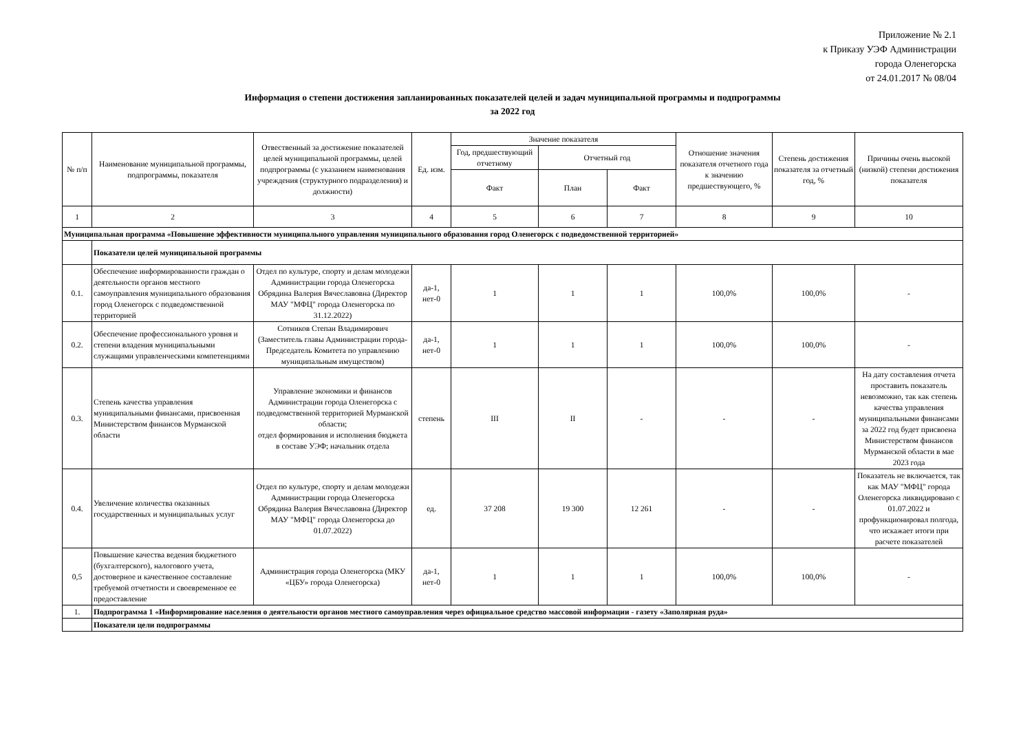Приложение № 2.1
к Приказу УЭФ Администрации
города Оленегорска
от 24.01.2017 № 08/04
Информация о степени достижения запланированных показателей целей и задач муниципальной программы и подпрограммы
за 2022 год
| № п/п | Наименование муниципальной программы, подпрограммы, показателя | Отвественный за достижение показателей целей муниципальной программы, целей подпрограммы (с указанием наименования учреждения (структурного подразделения) и должности) | Ед. изм. | Значение показателя | | | Отношение значения показателя отчетного года к значению предшествующего, % | Степень достижения показателя за отчетный год, % | Причины очень высокой (низкой) степени достижения показателя |
| --- | --- | --- | --- | --- | --- | --- | --- | --- | --- |
| | | | | Год, предшествующий отчетному | Отчетный год | | | | |
| | | | | Факт | План | Факт | | | |
| 1 | 2 | 3 | 4 | 5 | 6 | 7 | 8 | 9 | 10 |
| Муниципальная программа «Повышение эффективности муниципального управления муниципального образования город Оленегорск с подведомственной территорией» | | | | | | | | | |
| | Показатели целей муниципальной программы | | | | | | | | |
| 0.1. | Обеспечение информированности граждан о деятельности органов местного самоуправления муниципального образования город Оленегорск с подведомственной территорией | Отдел по культуре, спорту и делам молодежи Администрации города Оленегорска Обрядина Валерия Вячеславовна (Директор МАУ "МФЦ" города Оленегорска по 31.12.2022) | да-1, нет-0 | 1 | 1 | 1 | 100,0% | 100,0% | - |
| 0.2. | Обеспечение профессионального уровня и степени владения муниципальными служащими управленческими компетенциями | Сотников Степан Владимирович (Заместитель главы Администрации города-Председатель Комитета по управлению муниципальным имуществом) | да-1, нет-0 | 1 | 1 | 1 | 100,0% | 100,0% | - |
| 0.3. | Степень качества управления муниципальными финансами, присвоенная Министерством финансов Мурманской области | Управление экономики и финансов Администрации города Оленегорска с подведомственной территорией Мурманской области; отдел формирования и исполнения бюджета в составе УЭФ; начальник отдела | степень | III | II | - | - | - | На дату составления отчета проставить показатель невозможно, так как степень качества управления муниципальными финансами за 2022 год будет присвоена Министерством финансов Мурманской области в мае 2023 года |
| 0.4. | Увеличение количества оказанных государственных и муниципальных услуг | Отдел по культуре, спорту и делам молодежи Администрации города Оленегорска Обрядина Валерия Вячеславовна (Директор МАУ "МФЦ" города Оленегорска до 01.07.2022) | ед. | 37 208 | 19 300 | 12 261 | - | - | Показатель не включается, так как МАУ "МФЦ" города Оленегорска ликвидировано с 01.07.2022 и профункционировал полгода, что искажает итоги при расчете показателей |
| 0,5 | Повышение качества ведения бюджетного (бухгалтерского), налогового учета, достоверное и качественное составление требуемой отчетности и своевременное ее предоставление | Администрация города Оленегорска (МКУ «ЦБУ» города Оленегорска) | да-1, нет-0 | 1 | 1 | 1 | 100,0% | 100,0% | - |
| 1. | Подпрограмма 1 «Информирование населения о деятельности органов местного самоуправления через официальное средство массовой информации - газету «Заполярная руда» | | | | | | | | |
| | Показатели цели подпрограммы | | | | | | | | |